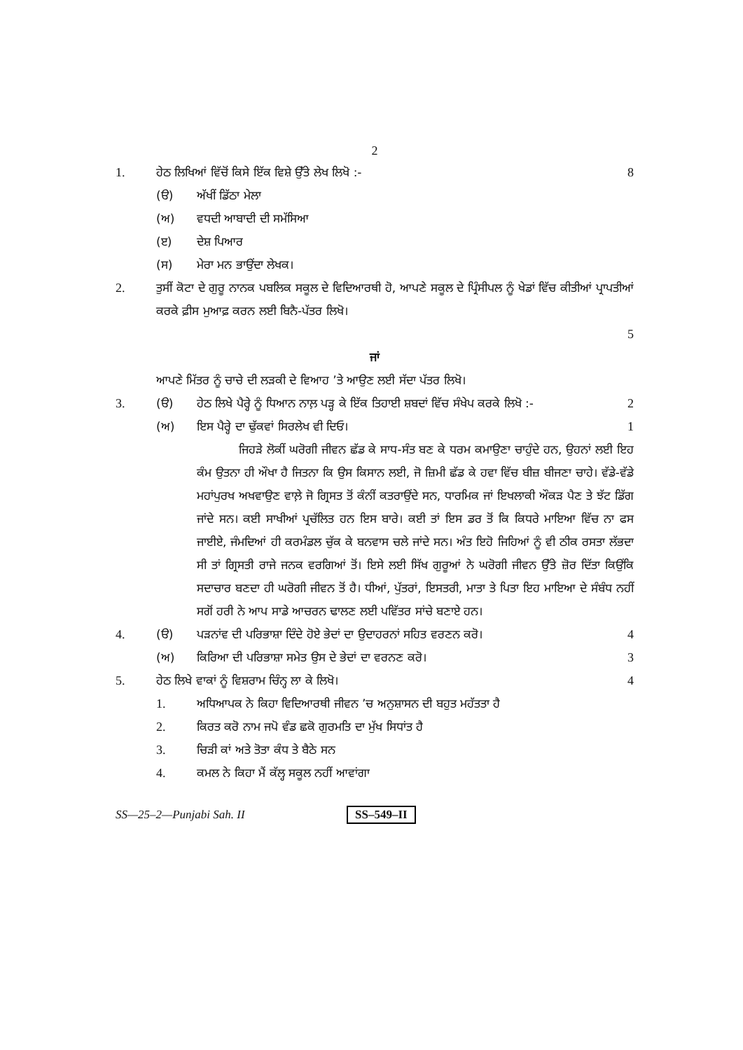2
1. ਹੇਠ ਲਿਖਿਆਂ ਵਿੱਚੋਂ ਕਿਸੇ ਇੱਕ ਵਿਸ਼ੇ ਉੱਤੇ ਲੇਖ ਲਿਖੋ :-
8
(ੳ) ਅੱਖੀਂ ਡਿੱਠਾ ਮੇਲਾ
(ਅ) ਵਧਦੀ ਆਬਾਦੀ ਦੀ ਸਮੱਸਿਆ
(ੲ) ਦੇਸ਼ ਪਿਆਰ
(ਸ) ਮੇਰਾ ਮਨ ਭਾਉਂਦਾ ਲੇਖਕ।
2. ਤੁਸੀਂ ਕੋਟਾ ਦੇ ਗੁਰੂ ਨਾਨਕ ਪਬਲਿਕ ਸਕੂਲ ਦੇ ਵਿਦਿਆਰਥੀ ਹੋ, ਆਪਣੇ ਸਕੂਲ ਦੇ ਪ੍ਰਿੰਸੀਪਲ ਨੂੰ ਖੇਡਾਂ ਵਿੱਚ ਕੀਤੀਆਂ ਪ੍ਰਾਪਤੀਆਂ ਕਰਕੇ ਫ਼ੀਸ ਮੁਆਫ਼ ਕਰਨ ਲਈ ਬਿਨੈ-ਪੱਤਰ ਲਿਖੋ।
5
ਜਾਂ
ਆਪਣੇ ਮਿੱਤਰ ਨੂੰ ਚਾਚੇ ਦੀ ਲੜਕੀ ਦੇ ਵਿਆਹ ’ਤੇ ਆਉਣ ਲਈ ਸੱਦਾ ਪੱਤਰ ਲਿਖੋ।
3. (ੳ) ਹੇਠ ਲਿਖੇ ਪੈਰ੍ਹੇ ਨੂੰ ਧਿਆਨ ਨਾਲ਼ ਪੜ੍ਹ ਕੇ ਇੱਕ ਤਿਹਾਈ ਸ਼ਬਦਾਂ ਵਿੱਚ ਸੰਖੇਪ ਕਰਕੇ ਲਿਖੋ :-
2
(ਅ) ਇਸ ਪੈਰ੍ਹੇ ਦਾ ਢੁੱਕਵਾਂ ਸਿਰਲੇਖ ਵੀ ਦਿਓ।
1
ਜਿਹੜੇ ਲੋਕੀਂ ਘਰੋਗੀ ਜੀਵਨ ਛੱਡ ਕੇ ਸਾਧ-ਸੰਤ ਬਣ ਕੇ ਧਰਮ ਕਮਾਉਣਾ ਚਾਹੁੰਦੇ ਹਨ, ਉਹਨਾਂ ਲਈ ਇਹ ਕੰਮ ਉਤਨਾ ਹੀ ਔਖਾ ਹੈ ਜਿਤਨਾ ਕਿ ਉਸ ਕਿਸਾਨ ਲਈ, ਜੋ ਜ਼ਿਮੀ ਛੱਡ ਕੇ ਹਵਾ ਵਿੱਚ ਬੀਜ਼ ਬੀਜਣਾ ਚਾਹੇ। ਵੱਡੇ-ਵੱਡੇ ਮਹਾਂਪੁਰਖ ਅਖਵਾਉਣ ਵਾਲ਼ੇ ਜੋ ਗ੍ਰਿਸਤ ਤੋਂ ਕੰਨੀਂ ਕਤਰਾਉਂਦੇ ਸਨ, ਧਾਰਮਿਕ ਜਾਂ ਇਖਲਾਕੀ ਔਕੜ ਪੈਣ ਤੇ ਝੱਟ ਡਿੱਗ ਜਾਂਦੇ ਸਨ। ਕਈ ਸਾਖੀਆਂ ਪ੍ਰਚੱਲਿਤ ਹਨ ਇਸ ਬਾਰੇ। ਕਈ ਤਾਂ ਇਸ ਡਰ ਤੋਂ ਕਿ ਕਿਧਰੇ ਮਾਇਆ ਵਿੱਚ ਨਾ ਫਸ ਜਾਈਏ, ਜੰਮਦਿਆਂ ਹੀ ਕਰਮੰਡਲ ਚੁੱਕ ਕੇ ਬਨਵਾਸ ਚਲੇ ਜਾਂਦੇ ਸਨ। ਅੰਤ ਇਹੋ ਜਿਹਿਆਂ ਨੂੰ ਵੀ ਠੀਕ ਰਸਤਾ ਲੱਭਦਾ ਸੀ ਤਾਂ ਗ੍ਰਿਸਤੀ ਰਾਜੇ ਜਨਕ ਵਰਗਿਆਂ ਤੋਂ। ਇਸੇ ਲਈ ਸਿੱਖ ਗੁਰੂਆਂ ਨੇ ਘਰੋਗੀ ਜੀਵਨ ਉੱਤੇ ਜ਼ੋਰ ਦਿੱਤਾ ਕਿਉਂਕਿ ਸਦਾਚਾਰ ਬਣਦਾ ਹੀ ਘਰੋਗੀ ਜੀਵਨ ਤੋਂ ਹੈ। ਧੀਆਂ, ਪੁੱਤਰਾਂ, ਇਸਤਰੀ, ਮਾਤਾ ਤੇ ਪਿਤਾ ਇਹ ਮਾਇਆ ਦੇ ਸੰਬੰਧ ਨਹੀਂ ਸਗੋਂ ਹਰੀ ਨੇ ਆਪ ਸਾਡੇ ਆਚਰਨ ਢਾਲਣ ਲਈ ਪਵਿੱਤਰ ਸਾਂਚੇ ਬਣਾਏ ਹਨ।
4. (ੳ) ਪੜਨਾਂਵ ਦੀ ਪਰਿਭਾਸ਼ਾ ਦਿੰਦੇ ਹੋਏ ਭੇਦਾਂ ਦਾ ਉਦਾਹਰਨਾਂ ਸਹਿਤ ਵਰਣਨ ਕਰੋ।
4
(ਅ) ਕਿਰਿਆ ਦੀ ਪਰਿਭਾਸ਼ਾ ਸਮੇਤ ਉਸ ਦੇ ਭੇਦਾਂ ਦਾ ਵਰਨਣ ਕਰੋ।
3
5. ਹੇਠ ਲਿਖੇ ਵਾਕਾਂ ਨੂੰ ਵਿਸ਼ਰਾਮ ਚਿੰਨ੍ਹ ਲਾ ਕੇ ਲਿਖੋ।
4
1. ਅਧਿਆਪਕ ਨੇ ਕਿਹਾ ਵਿਦਿਆਰਥੀ ਜੀਵਨ ’ਚ ਅਨੁਸ਼ਾਸਨ ਦੀ ਬਹੁਤ ਮਹੱਤਤਾ ਹੈ
2. ਕਿਰਤ ਕਰੋ ਨਾਮ ਜਪੋ ਵੰਡ ਛਕੋ ਗੁਰਮਤਿ ਦਾ ਮੁੱਖ ਸਿਧਾਂਤ ਹੈ
3. ਚਿੜੀ ਕਾਂ ਅਤੇ ਤੋਤਾ ਕੰਧ ਤੇ ਬੈਠੇ ਸਨ
4. ਕਮਲ ਨੇ ਕਿਹਾ ਮੈਂ ਕੱਲ੍ਹ ਸਕੂਲ ਨਹੀਂ ਆਵਾਂਗਾ
SS—25–2—Punjabi Sah. II SS–549–II